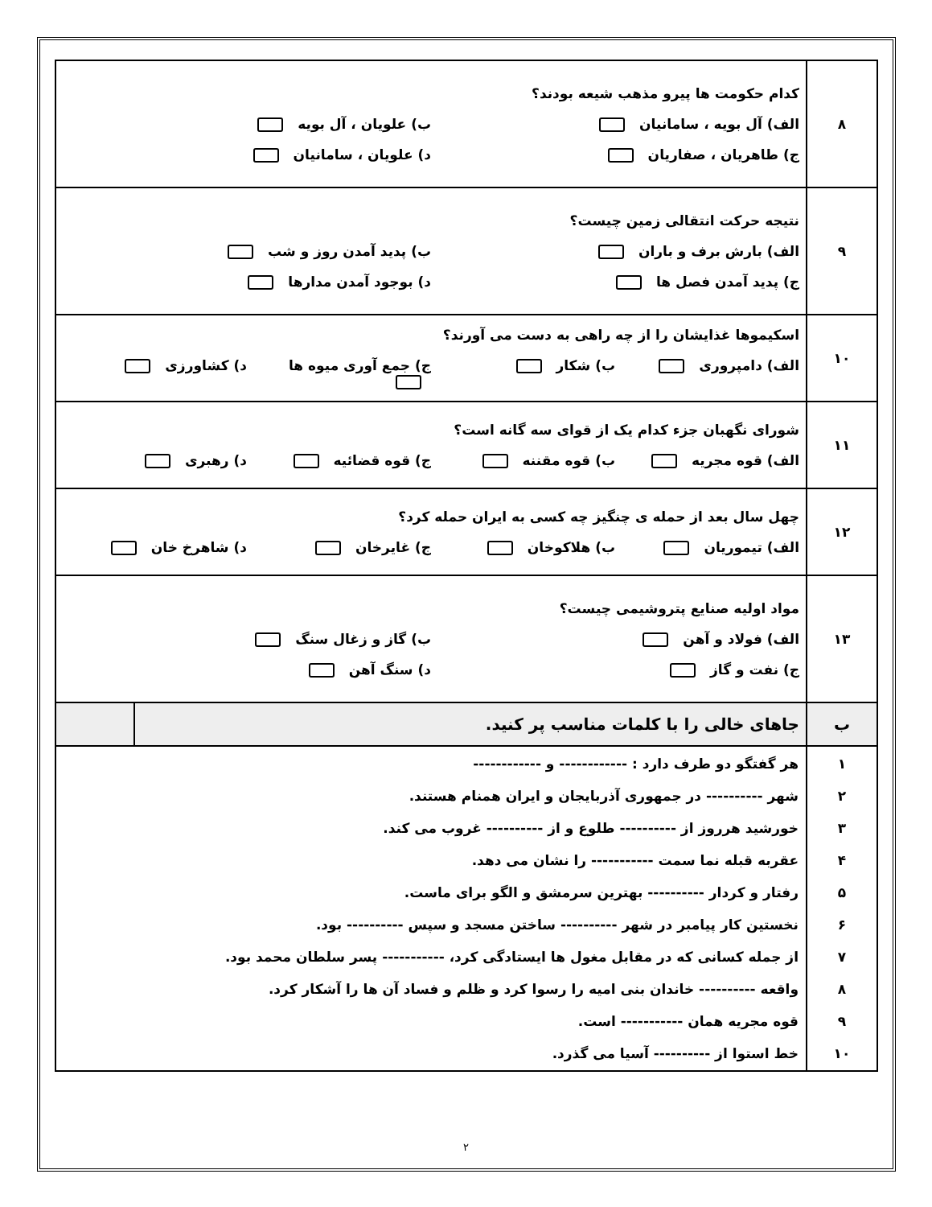| ۸ | کدام حکومت ها پیرو مذهب شیعه بودند؟ الف) آل بویه ، سامانیان ب) علویان ، آل بویه ج) طاهریان ، صفاریان د) علویان ، سامانیان | |
| ۹ | نتیجه حرکت انتقالی زمین چیست؟ الف) بارش برف و باران ب) پدید آمدن روز و شب ج) پدید آمدن فصل ها د) بوجود آمدن مدارها | |
| ۱۰ | اسکیموها غذایشان را از چه راهی به دست می آورند؟ الف) دامپروری ب) شکار ج) جمع آوری میوه ها د) کشاورزی | |
| ۱۱ | شورای نگهبان جزء کدام یک از قوای سه گانه است؟ الف) قوه مجریه ب) قوه مقننه ج) قوه قضائیه د) رهبری | |
| ۱۲ | چهل سال بعد از حمله ی چنگیز چه کسی به ایران حمله کرد؟ الف) تیموریان ب) هلاکوخان ج) غایرخان د) شاهرخ خان | |
| ۱۳ | مواد اولیه صنایع پتروشیمی چیست؟ الف) فولاد و آهن ب) گاز و زغال سنگ ج) نفت و گاز د) سنگ آهن | |
| ب | جاهای خالی را با کلمات مناسب پر کنید. | |
| ۱ ۲ ۳ ۴ ۵ ۶ ۷ ۸ ۹ ۱۰ | هر گفتگو دو طرف دارد : ------------ و ------------ شهر ---------- در جمهوری آذربایجان و ایران همنام هستند. خورشید هرروز از ---------- طلوع و از ---------- غروب می کند. عقربه قبله نما سمت ----------- را نشان می دهد. رفتار و کردار ---------- بهترین سرمشق و الگو برای ماست. نخستین کار پیامبر در شهر ---------- ساختن مسجد و سپس ---------- بود. از جمله کسانی که در مقابل مغول ها ایستادگی کرد، ----------- پسر سلطان محمد بود. واقعه ---------- خاندان بنی امیه را رسوا کرد و ظلم و فساد آن ها را آشکار کرد. قوه مجریه همان ----------- است. خط استوا از ---------- آسیا می گذرد. | |
۲